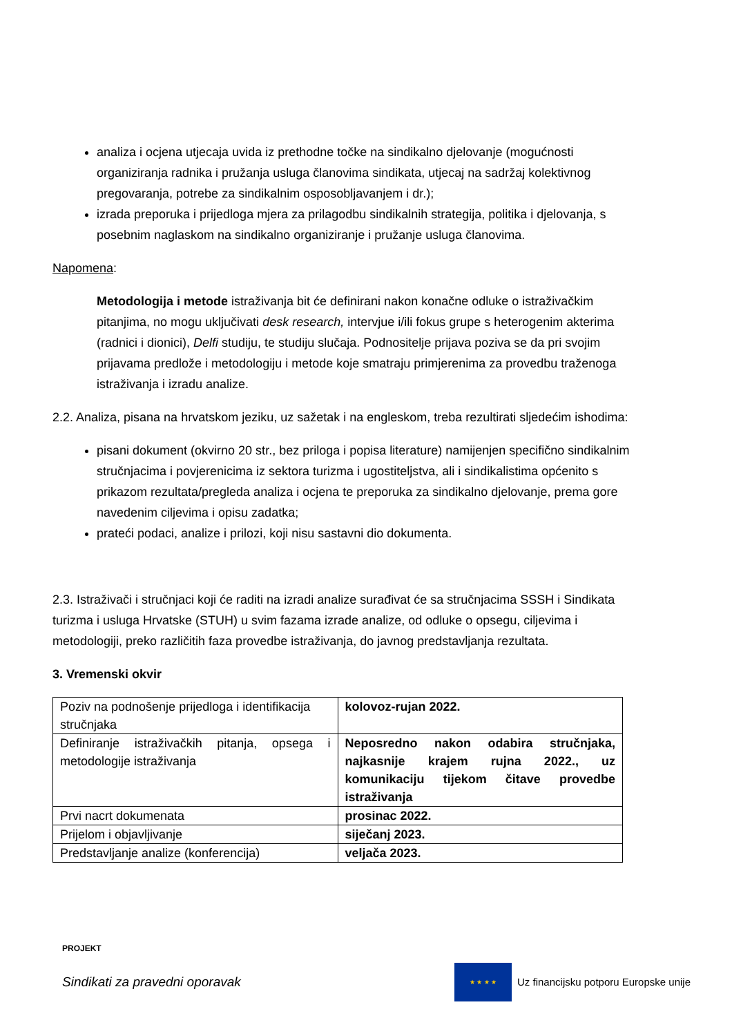analiza i ocjena utjecaja uvida iz prethodne točke na sindikalno djelovanje (mogućnosti organiziranja radnika i pružanja usluga članovima sindikata, utjecaj na sadržaj kolektivnog pregovaranja, potrebe za sindikalnim osposobljavanjem i dr.);
izrada preporuka i prijedloga mjera za prilagodbu sindikalnih strategija, politika i djelovanja, s posebnim naglaskom na sindikalno organiziranje i pružanje usluga članovima.
Napomena:
Metodologija i metode istraživanja bit će definirani nakon konačne odluke o istraživačkim pitanjima, no mogu uključivati desk research, intervjue i/ili fokus grupe s heterogenim akterima (radnici i dionici), Delfi studiju, te studiju slučaja. Podnositelje prijava poziva se da pri svojim prijavama predlože i metodologiju i metode koje smatraju primjerenima za provedbu traženoga istraživanja i izradu analize.
2.2. Analiza, pisana na hrvatskom jeziku, uz sažetak i na engleskom, treba rezultirati sljedećim ishodima:
pisani dokument (okvirno 20 str., bez priloga i popisa literature) namijenjen specifično sindikalnim stručnjacima i povjerenicima iz sektora turizma i ugostiteljstva, ali i sindikalistima općenito s prikazom rezultata/pregleda analiza i ocjena te preporuka za sindikalno djelovanje, prema gore navedenim ciljevima i opisu zadatka;
prateći podaci, analize i prilozi, koji nisu sastavni dio dokumenta.
2.3. Istraživači i stručnjaci koji će raditi na izradi analize surađivat će sa stručnjacima SSSH i Sindikata turizma i usluga Hrvatske (STUH) u svim fazama izrade analize, od odluke o opsegu, ciljevima i metodologiji, preko različitih faza provedbe istraživanja, do javnog predstavljanja rezultata.
3. Vremenski okvir
| Poziv na podnošenje prijedloga i identifikacija stručnjaka | kolovoz-rujan 2022. |
| Definiranje istraživačkih pitanja, opsega i metodologije istraživanja | Neposredno nakon odabira stručnjaka, najkasnije krajem rujna 2022., uz komunikaciju tijekom čitave provedbe istraživanja |
| Prvi nacrt dokumenata | prosinac 2022. |
| Prijelom i objavljivanje | siječanj 2023. |
| Predstavljanje analize (konferencija) | veljača 2023. |
PROJEKT
Sindikati za pravedni oporavak
★ ★ ★ ★
Uz financijsku potporu Europske unije